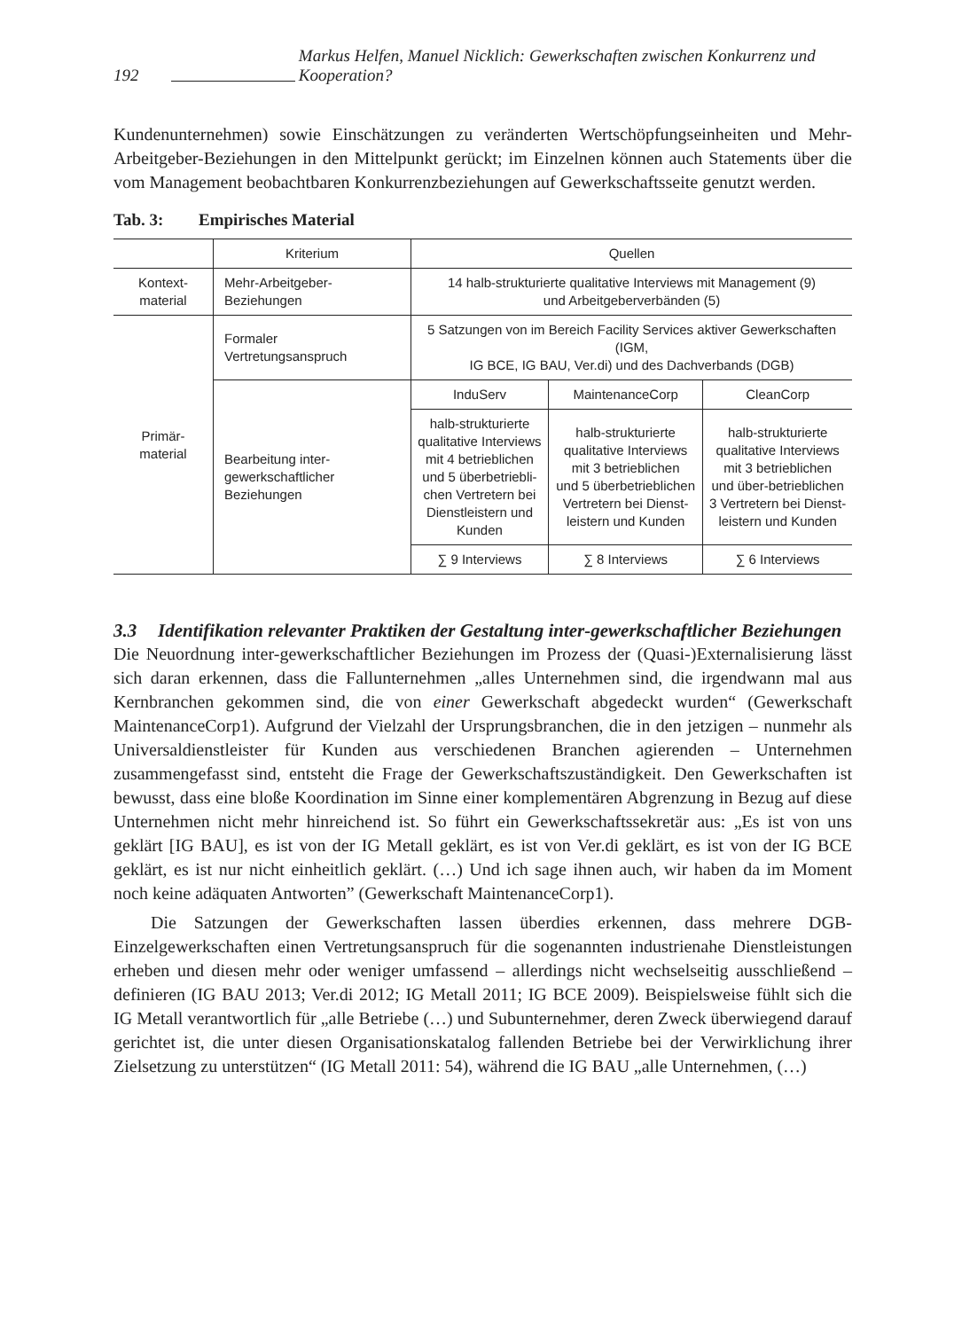192 Markus Helfen, Manuel Nicklich: Gewerkschaften zwischen Konkurrenz und Kooperation?
Kundenunternehmen) sowie Einschätzungen zu veränderten Wertschöpfungseinheiten und Mehr-Arbeitgeber-Beziehungen in den Mittelpunkt gerückt; im Einzelnen können auch Statements über die vom Management beobachtbaren Konkurrenzbeziehungen auf Gewerkschaftsseite genutzt werden.
Tab. 3: Empirisches Material
| | Kriterium | Quellen | | |
| --- | --- | --- | --- | --- |
| Kontext- material | Mehr-Arbeitgeber- Beziehungen | 14 halb-strukturierte qualitative Interviews mit Management (9) und Arbeitgeberverbänden (5) | | |
| Primär- material | Formaler Vertretungsanspruch | 5 Satzungen von im Bereich Facility Services aktiver Gewerkschaften (IGM, IG BCE, IG BAU, Ver.di) und des Dachverbands (DGB) | | |
| | Bearbeitung inter- gewerkschaftlicher Beziehungen | InduServ | MaintenanceCorp | CleanCorp |
| | | halb-strukturierte qualitative Interviews mit 4 betrieblichen und 5 überbetriebli- chen Vertretern bei Dienstleistern und Kunden | halb-strukturierte qualitative Interviews mit 3 betrieblichen und 5 überbetrieblichen Vertretern bei Dienst- leistern und Kunden | halb-strukturierte qualitative Interviews mit 3 betrieblichen und über-betrieblichen 3 Vertretern bei Dienst- leistern und Kunden |
| | | ∑ 9 Interviews | ∑ 8 Interviews | ∑ 6 Interviews |
3.3 Identifikation relevanter Praktiken der Gestaltung inter-gewerkschaftlicher Beziehungen
Die Neuordnung inter-gewerkschaftlicher Beziehungen im Prozess der (Quasi-)Externalisierung lässt sich daran erkennen, dass die Fallunternehmen „alles Unternehmen sind, die irgendwann mal aus Kernbranchen gekommen sind, die von einer Gewerkschaft abgedeckt wurden“ (Gewerkschaft MaintenanceCorp1). Aufgrund der Vielzahl der Ursprungsbranchen, die in den jetzigen – nunmehr als Universaldienstleister für Kunden aus verschiedenen Branchen agierenden – Unternehmen zusammengefasst sind, entsteht die Frage der Gewerkschaftszuständigkeit. Den Gewerkschaften ist bewusst, dass eine bloße Koordination im Sinne einer komplementären Abgrenzung in Bezug auf diese Unternehmen nicht mehr hinreichend ist. So führt ein Gewerkschaftssekretär aus: „Es ist von uns geklärt [IG BAU], es ist von der IG Metall geklärt, es ist von Ver.di geklärt, es ist von der IG BCE geklärt, es ist nur nicht einheitlich geklärt. (…) Und ich sage ihnen auch, wir haben da im Moment noch keine adäquaten Antworten” (Gewerkschaft MaintenanceCorp1).
Die Satzungen der Gewerkschaften lassen überdies erkennen, dass mehrere DGB-Einzelgewerkschaften einen Vertretungsanspruch für die sogenannten industrienahe Dienstleistungen erheben und diesen mehr oder weniger umfassend – allerdings nicht wechselseitig ausschließend – definieren (IG BAU 2013; Ver.di 2012; IG Metall 2011; IG BCE 2009). Beispielsweise fühlt sich die IG Metall verantwortlich für „alle Betriebe (…) und Subunternehmer, deren Zweck überwiegend darauf gerichtet ist, die unter diesen Organisationskatalog fallenden Betriebe bei der Verwirklichung ihrer Zielsetzung zu unterstützen“ (IG Metall 2011: 54), während die IG BAU „alle Unternehmen, (…)